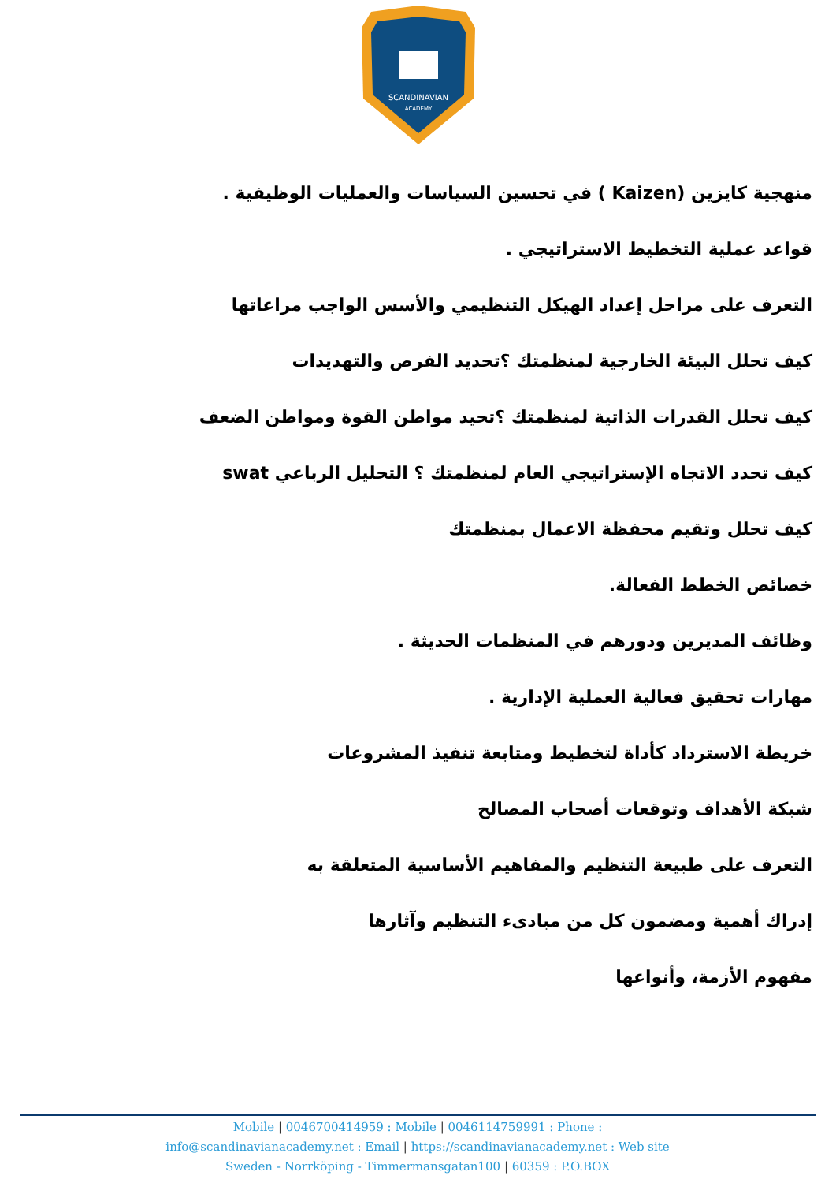SCANDINAVIAN
ACADEMY
منهجية كايزين (Kaizen ) في تحسين السياسات والعمليات الوظيفية .
قواعد عملية التخطيط الاستراتيجي .
التعرف على مراحل إعداد الهيكل التنظيمي والأسس الواجب مراعاتها
كيف تحلل البيئة الخارجية لمنظمتك ؟تحديد الفرص والتهديدات
كيف تحلل القدرات الذاتية لمنظمتك ؟تحيد مواطن القوة ومواطن الضعف
كيف تحدد الاتجاه الإستراتيجي العام لمنظمتك ؟ التحليل الرباعي swat
كيف تحلل وتقيم محفظة الاعمال بمنظمتك
خصائص الخطط الفعالة.
وظائف المديرين ودورهم في المنظمات الحديثة .
مهارات تحقيق فعالية العملية الإدارية .
خريطة الاسترداد كأداة لتخطيط ومتابعة تنفيذ المشروعات
شبكة الأهداف وتوقعات أصحاب المصالح
التعرف على طبيعة التنظيم والمفاهيم الأساسية المتعلقة به
إدراك أهمية ومضمون كل من مبادىء التنظيم وآثارها
مفهوم الأزمة، وأنواعها
Mobile | 0046700414959 : Mobile | 0046114759991 : Phone :
info@scandinavianacademy.net : Email | https://scandinavianacademy.net : Web site
Sweden - Norrköping - Timmermansgatan100 | 60359 : P.O.BOX